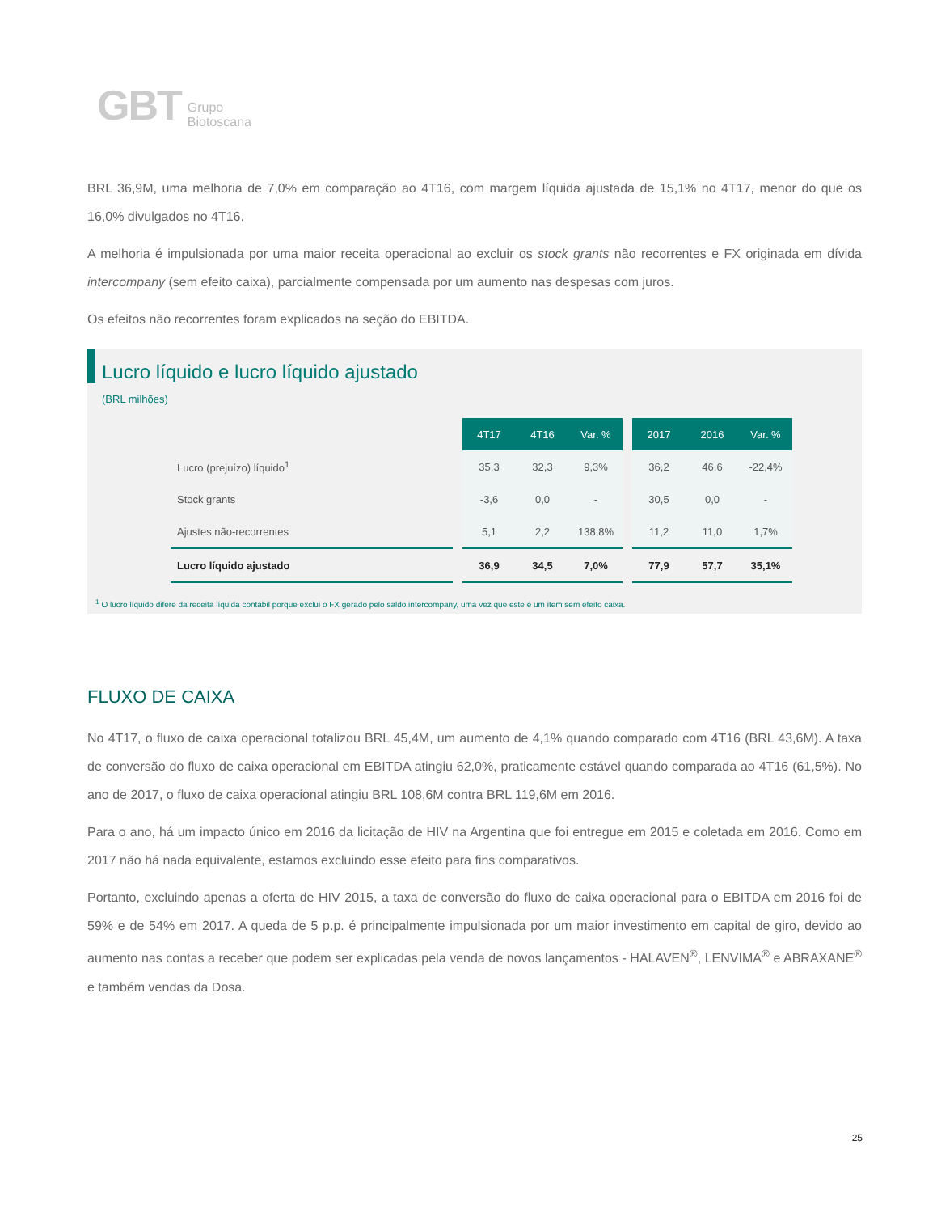GBT Grupo
Biotoscana
BRL 36,9M, uma melhoria de 7,0% em comparação ao 4T16, com margem líquida ajustada de 15,1% no 4T17, menor do que os 16,0% divulgados no 4T16.
A melhoria é impulsionada por uma maior receita operacional ao excluir os stock grants não recorrentes e FX originada em dívida intercompany (sem efeito caixa), parcialmente compensada por um aumento nas despesas com juros.
Os efeitos não recorrentes foram explicados na seção do EBITDA.
Lucro líquido e lucro líquido ajustado
(BRL milhões)
| | | 4T17 | 4T16 | Var. % | | 2017 | 2016 | Var. % |
| Lucro (prejuízo) líquido<sup>1</sup> | | 35,3 | 32,3 | 9,3% | | 36,2 | 46,6 | -22,4% |
| Stock grants | | -3,6 | 0,0 | - | | 30,5 | 0,0 | - |
| Ajustes não-recorrentes | | 5,1 | 2,2 | 138,8% | | 11,2 | 11,0 | 1,7% |
| Lucro líquido ajustado | | 36,9 | 34,5 | 7,0% | | 77,9 | 57,7 | 35,1% |
<sup>1</sup> O lucro líquido difere da receita líquida contábil porque exclui o FX gerado pelo saldo intercompany, uma vez que este é um item sem efeito caixa.
FLUXO DE CAIXA
No 4T17, o fluxo de caixa operacional totalizou BRL 45,4M, um aumento de 4,1% quando comparado com 4T16 (BRL 43,6M). A taxa de conversão do fluxo de caixa operacional em EBITDA atingiu 62,0%, praticamente estável quando comparada ao 4T16 (61,5%). No ano de 2017, o fluxo de caixa operacional atingiu BRL 108,6M contra BRL 119,6M em 2016.
Para o ano, há um impacto único em 2016 da licitação de HIV na Argentina que foi entregue em 2015 e coletada em 2016. Como em 2017 não há nada equivalente, estamos excluindo esse efeito para fins comparativos.
Portanto, excluindo apenas a oferta de HIV 2015, a taxa de conversão do fluxo de caixa operacional para o EBITDA em 2016 foi de 59% e de 54% em 2017. A queda de 5 p.p. é principalmente impulsionada por um maior investimento em capital de giro, devido ao aumento nas contas a receber que podem ser explicadas pela venda de novos lançamentos - HALAVEN<sup>®</sup>, LENVIMA<sup>®</sup> e ABRAXANE<sup>®</sup> e também vendas da Dosa.
25